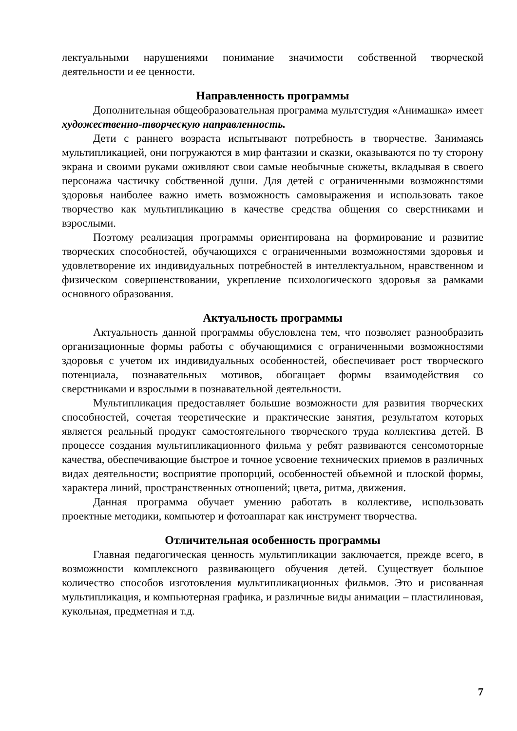лектуальными нарушениями понимание значимости собственной творческой деятельности и ее ценности.
Направленность программы
Дополнительная общеобразовательная программа мультстудия «Анимашка» имеет художественно-творческую направленность.
Дети с раннего возраста испытывают потребность в творчестве. Занимаясь мультипликацией, они погружаются в мир фантазии и сказки, оказываются по ту сторону экрана и своими руками оживляют свои самые необычные сюжеты, вкладывая в своего персонажа частичку собственной души. Для детей с ограниченными возможностями здоровья наиболее важно иметь возможность самовыражения и использовать такое творчество как мультипликацию в качестве средства общения со сверстниками и взрослыми.
Поэтому реализация программы ориентирована на формирование и развитие творческих способностей, обучающихся с ограниченными возможностями здоровья и удовлетворение их индивидуальных потребностей в интеллектуальном, нравственном и физическом совершенствовании, укрепление психологического здоровья за рамками основного образования.
Актуальность программы
Актуальность данной программы обусловлена тем, что позволяет разнообразить организационные формы работы с обучающимися с ограниченными возможностями здоровья с учетом их индивидуальных особенностей, обеспечивает рост творческого потенциала, познавательных мотивов, обогащает формы взаимодействия со сверстниками и взрослыми в познавательной деятельности.
Мультипликация предоставляет большие возможности для развития творческих способностей, сочетая теоретические и практические занятия, результатом которых является реальный продукт самостоятельного творческого труда коллектива детей. В процессе создания мультипликационного фильма у ребят развиваются сенсомоторные качества, обеспечивающие быстрое и точное усвоение технических приемов в различных видах деятельности; восприятие пропорций, особенностей объемной и плоской формы, характера линий, пространственных отношений; цвета, ритма, движения.
Данная программа обучает умению работать в коллективе, использовать проектные методики, компьютер и фотоаппарат как инструмент творчества.
Отличительная особенность программы
Главная педагогическая ценность мультипликации заключается, прежде всего, в возможности комплексного развивающего обучения детей. Существует большое количество способов изготовления мультипликационных фильмов. Это и рисованная мультипликация, и компьютерная графика, и различные виды анимации – пластилиновая, кукольная, предметная и т.д.
7